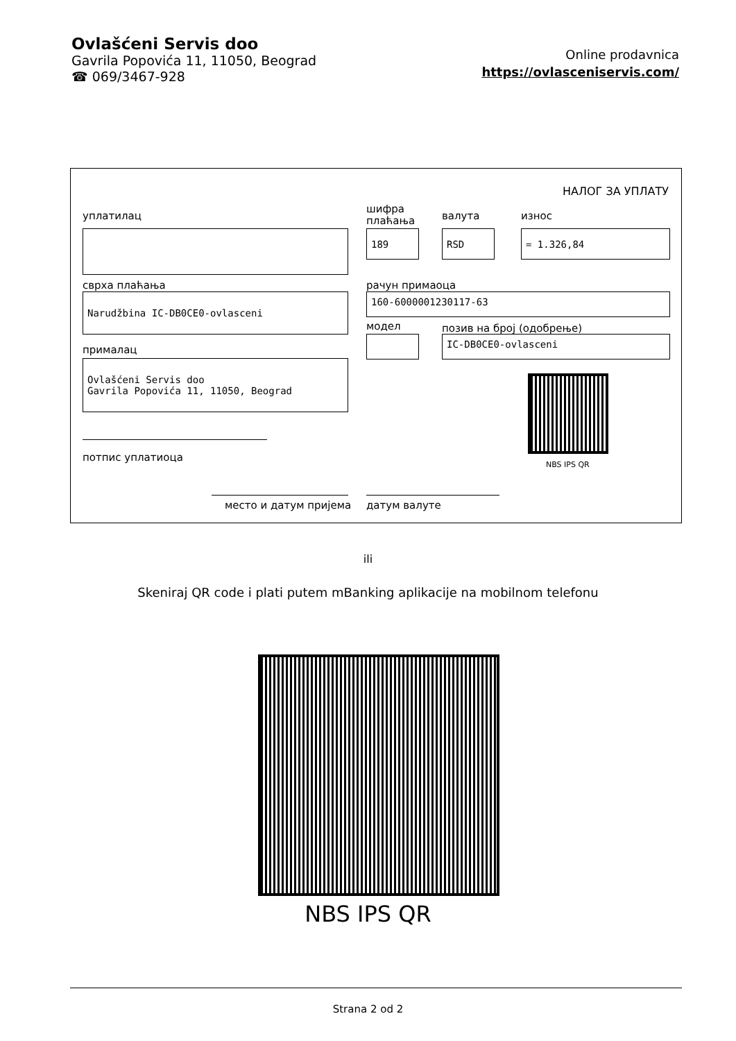Ovlašćeni Servis doo
Gavrila Popovića 11, 11050, Beograd
☎ 069/3467-928
Online prodavnica
https://ovlasceniservis.com/
НАЛОГ ЗА УПЛАТУ
уплатилац
шифра
плаћања
валута износ
189 RSD = 1.326,84
сврха плаћања рачун примаоца
Narudžbina IC-DB0CE0-ovlasceni 160-6000001230117-63
модел позив на број (одобрење)
IC-DB0CE0-ovlasceni
прималац
Ovlašćeni Servis doo
Gavrila Popovića 11, 11050, Beograd
NBS IPS QR
потпис уплатиоца
место и датум пријема датум валуте
ili
Skeniraj QR code i plati putem mBanking aplikacije na mobilnom telefonu
NBS IPS QR
Strana 2 od 2